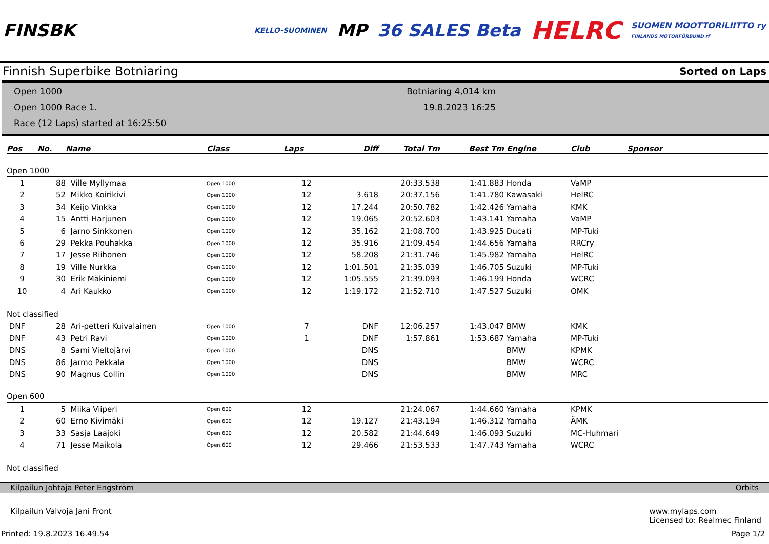FINSBK
KELLO-SUOMINEN
MP 36 SALES Beta
HELRC
SUOMEN MOOTTORILIITTO ry
FINLANDS MOTORFÖRBUND rf
Finnish Superbike Botniaring Sorted on Laps
Open 1000
Open 1000 Race 1.
Race (12 Laps) started at 16:25:50
Botniaring 4,014 km
19.8.2023 16:25
| Pos | No. | Name | Class | Laps | Diff | Total Tm | Best Tm | Engine | Club | Sponsor |
| --- | --- | --- | --- | --- | --- | --- | --- | --- | --- | --- |
| Open 1000 | | | | | | | | | | |
| 1 | 88 | Ville Myllymaa | Open 1000 | 12 | | 20:33.538 | 1:41.883 | Honda | VaMP | |
| 2 | 52 | Mikko Koirikivi | Open 1000 | 12 | 3.618 | 20:37.156 | 1:41.780 | Kawasaki | HelRC | |
| 3 | 34 | Keijo Vinkka | Open 1000 | 12 | 17.244 | 20:50.782 | 1:42.426 | Yamaha | KMK | |
| 4 | 15 | Antti Harjunen | Open 1000 | 12 | 19.065 | 20:52.603 | 1:43.141 | Yamaha | VaMP | |
| 5 | 6 | Jarno Sinkkonen | Open 1000 | 12 | 35.162 | 21:08.700 | 1:43.925 | Ducati | MP-Tuki | |
| 6 | 29 | Pekka Pouhakka | Open 1000 | 12 | 35.916 | 21:09.454 | 1:44.656 | Yamaha | RRCry | |
| 7 | 17 | Jesse Riihonen | Open 1000 | 12 | 58.208 | 21:31.746 | 1:45.982 | Yamaha | HelRC | |
| 8 | 19 | Ville Nurkka | Open 1000 | 12 | 1:01.501 | 21:35.039 | 1:46.705 | Suzuki | MP-Tuki | |
| 9 | 30 | Erik Mäkiniemi | Open 1000 | 12 | 1:05.555 | 21:39.093 | 1:46.199 | Honda | WCRC | |
| 10 | 4 | Ari Kaukko | Open 1000 | 12 | 1:19.172 | 21:52.710 | 1:47.527 | Suzuki | OMK | |
| Not classified | | | | | | | | | | |
| DNF | 28 | Ari-petteri Kuivalainen | Open 1000 | 7 | DNF | 12:06.257 | 1:43.047 | BMW | KMK | |
| DNF | 43 | Petri Ravi | Open 1000 | 1 | DNF | 1:57.861 | 1:53.687 | Yamaha | MP-Tuki | |
| DNS | 8 | Sami Vieltojärvi | Open 1000 | | DNS | | | BMW | KPMK | |
| DNS | 86 | Jarmo Pekkala | Open 1000 | | DNS | | | BMW | WCRC | |
| DNS | 90 | Magnus Collin | Open 1000 | | DNS | | | BMW | MRC | |
| Open 600 | | | | | | | | | | |
| 1 | 5 | Miika Viiperi | Open 600 | 12 | | 21:24.067 | 1:44.660 | Yamaha | KPMK | |
| 2 | 60 | Erno Kivimäki | Open 600 | 12 | 19.127 | 21:43.194 | 1:46.312 | Yamaha | ÄMK | |
| 3 | 33 | Sasja Laajoki | Open 600 | 12 | 20.582 | 21:44.649 | 1:46.093 | Suzuki | MC-Huhmari | |
| 4 | 71 | Jesse Maikola | Open 600 | 12 | 29.466 | 21:53.533 | 1:47.743 | Yamaha | WCRC | |
| Not classified | | | | | | | | | | |
Kilpailun Johtaja Peter Engström Orbits
Kilpailun Valvoja Jani Front www.mylaps.com
Licensed to: Realmec Finland
Printed: 19.8.2023 16.49.54 Page 1/2